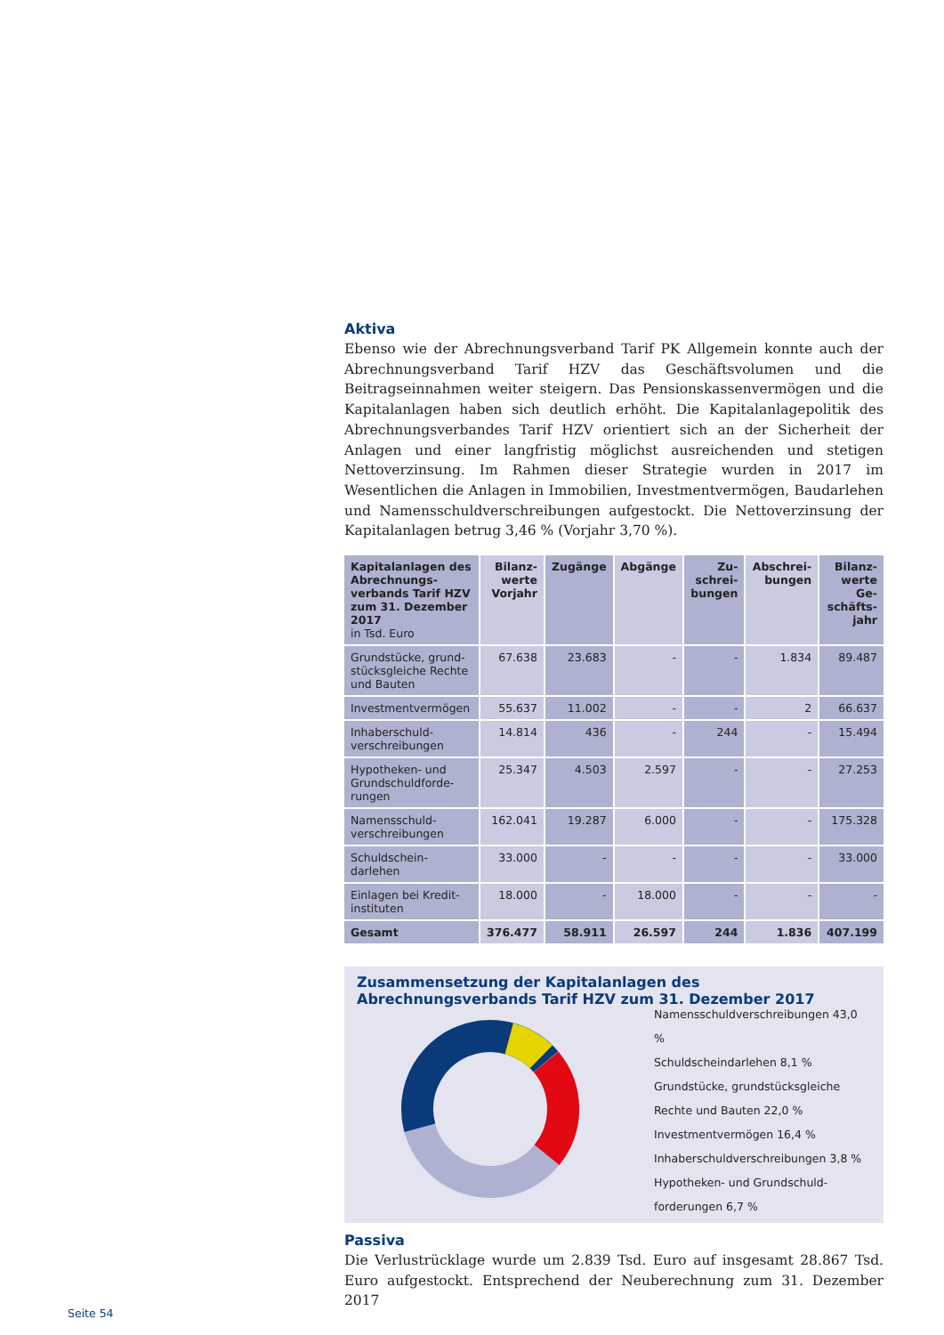Aktiva
Ebenso wie der Abrechnungsverband Tarif PK Allgemein konnte auch der Abrechnungsverband Tarif HZV das Geschäftsvolumen und die Beitragseinnahmen weiter steigern. Das Pensionskassenvermögen und die Kapitalanlagen haben sich deutlich erhöht. Die Kapitalanlagepolitik des Abrechnungsverbandes Tarif HZV orientiert sich an der Sicherheit der Anlagen und einer langfristig möglichst ausreichenden und stetigen Nettoverzinsung. Im Rahmen dieser Strategie wurden in 2017 im Wesentlichen die Anlagen in Immobilien, Investmentvermögen, Baudarlehen und Namensschuldverschreibungen aufgestockt. Die Nettoverzinsung der Kapitalanlagen betrug 3,46 % (Vorjahr 3,70 %).
| Kapitalanlagen des Abrechnungs-verbands Tarif HZV zum 31. Dezember 2017 in Tsd. Euro | Bilanz-werte Vorjahr | Zugänge | Abgänge | Zu-schrei-bungen | Abschrei-bungen | Bilanz-werte Ge-schäfts-jahr |
| --- | --- | --- | --- | --- | --- | --- |
| Grundstücke, grund-stücksgleiche Rechte und Bauten | 67.638 | 23.683 | - | - | 1.834 | 89.487 |
| Investmentvermögen | 55.637 | 11.002 | - | - | 2 | 66.637 |
| Inhaberschuld-verschreibungen | 14.814 | 436 | - | 244 | - | 15.494 |
| Hypotheken- und Grundschuldforde-rungen | 25.347 | 4.503 | 2.597 | - | - | 27.253 |
| Namensschuld-verschreibungen | 162.041 | 19.287 | 6.000 | - | - | 175.328 |
| Schuldschein-darlehen | 33.000 | - | - | - | - | 33.000 |
| Einlagen bei Kredit-instituten | 18.000 | - | 18.000 | - | - | - |
| Gesamt | 376.477 | 58.911 | 26.597 | 244 | 1.836 | 407.199 |
Zusammensetzung der Kapitalanlagen des Abrechnungsverbands Tarif HZV zum 31. Dezember 2017
Namensschuldverschreibungen 43,0 %
Schuldscheindarlehen 8,1 %
Grundstücke, grundstücksgleiche
Rechte und Bauten 22,0 %
Investmentvermögen 16,4 %
Inhaberschuldverschreibungen 3,8 %
Hypotheken- und Grundschuld-
forderungen 6,7 %
Passiva
Die Verlustrücklage wurde um 2.839 Tsd. Euro auf insgesamt 28.867 Tsd. Euro aufgestockt. Entsprechend der Neuberechnung zum 31. Dezember 2017
Seite 54